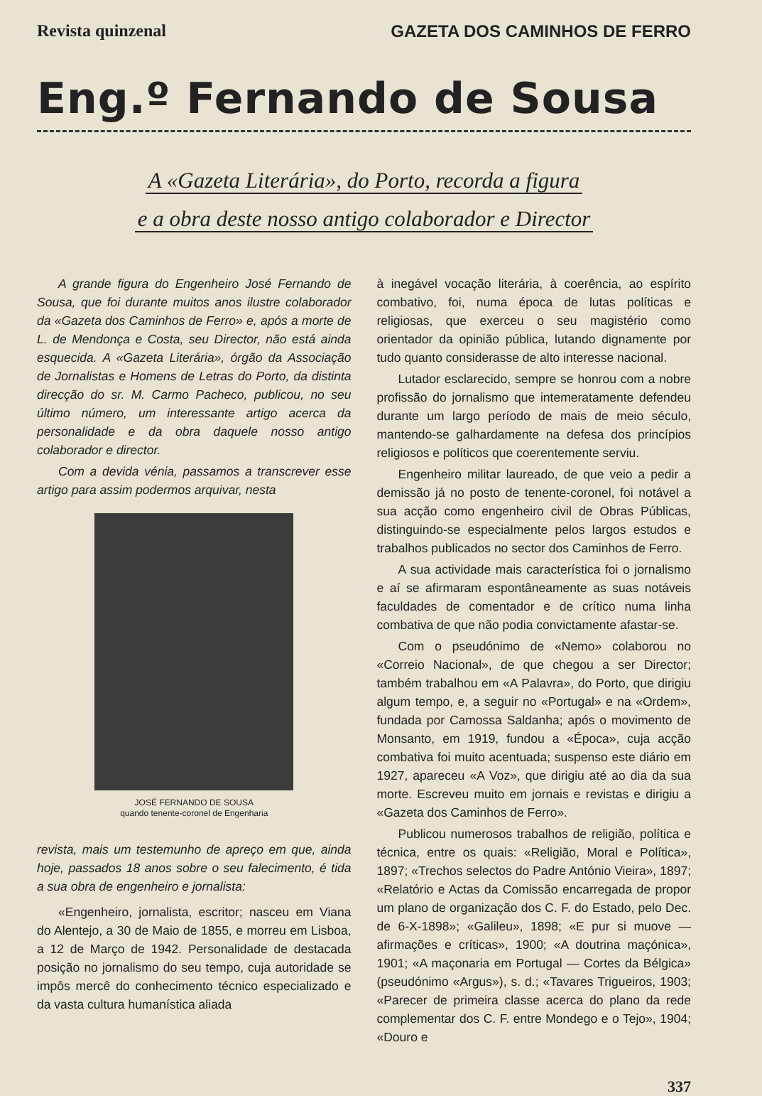Revista quinzenal GAZETA DOS CAMINHOS DE FERRO
Eng.º Fernando de Sousa
A «Gazeta Literária», do Porto, recorda a figura
e a obra deste nosso antigo colaborador e Director
A grande figura do Engenheiro José Fernando de Sousa, que foi durante muitos anos ilustre colaborador da «Gazeta dos Caminhos de Ferro» e, após a morte de L. de Mendonça e Costa, seu Director, não está ainda esquecida. A «Gazeta Literária», órgão da Associação de Jornalistas e Homens de Letras do Porto, da distinta direcção do sr. M. Carmo Pacheco, publicou, no seu último número, um interessante artigo acerca da personalidade e da obra daquele nosso antigo colaborador e director.
Com a devida vénia, passamos a transcrever esse artigo para assim podermos arquivar, nesta
JOSÉ FERNANDO DE SOUSA
quando tenente-coronel de Engenharia
revista, mais um testemunho de apreço em que, ainda hoje, passados 18 anos sobre o seu falecimento, é tida a sua obra de engenheiro e jornalista:
«Engenheiro, jornalista, escritor; nasceu em Viana do Alentejo, a 30 de Maio de 1855, e morreu em Lisboa, a 12 de Março de 1942. Personalidade de destacada posição no jornalismo do seu tempo, cuja autoridade se impôs mercê do conhecimento técnico especializado e da vasta cultura humanística aliada
à inegável vocação literária, à coerência, ao espírito combativo, foi, numa época de lutas políticas e religiosas, que exerceu o seu magistério como orientador da opinião pública, lutando dignamente por tudo quanto considerasse de alto interesse nacional.
Lutador esclarecido, sempre se honrou com a nobre profissão do jornalismo que intemeratamente defendeu durante um largo período de mais de meio século, mantendo-se galhardamente na defesa dos princípios religiosos e políticos que coerentemente serviu.
Engenheiro militar laureado, de que veio a pedir a demissão já no posto de tenente-coronel, foi notável a sua acção como engenheiro civil de Obras Públicas, distinguindo-se especialmente pelos largos estudos e trabalhos publicados no sector dos Caminhos de Ferro.
A sua actividade mais característica foi o jornalismo e aí se afirmaram espontâneamente as suas notáveis faculdades de comentador e de crítico numa linha combativa de que não podia convictamente afastar-se.
Com o pseudónimo de «Nemo» colaborou no «Correio Nacional», de que chegou a ser Director; também trabalhou em «A Palavra», do Porto, que dirigiu algum tempo, e, a seguir no «Portugal» e na «Ordem», fundada por Camossa Saldanha; após o movimento de Monsanto, em 1919, fundou a «Época», cuja acção combativa foi muito acentuada; suspenso este diário em 1927, apareceu «A Voz», que dirigiu até ao dia da sua morte. Escreveu muito em jornais e revistas e dirigiu a «Gazeta dos Caminhos de Ferro».
Publicou numerosos trabalhos de religião, política e técnica, entre os quais: «Religião, Moral e Política», 1897; «Trechos selectos do Padre António Vieira», 1897; «Relatório e Actas da Comissão encarregada de propor um plano de organização dos C. F. do Estado, pelo Dec. de 6-X-1898»; «Galileu», 1898; «E pur si muove — afirmações e críticas», 1900; «A doutrina maçónica», 1901; «A maçonaria em Portugal — Cortes da Bélgica» (pseudónimo «Argus»), s. d.; «Tavares Trigueiros, 1903; «Parecer de primeira classe acerca do plano da rede complementar dos C. F. entre Mondego e o Tejo», 1904; «Douro e
337